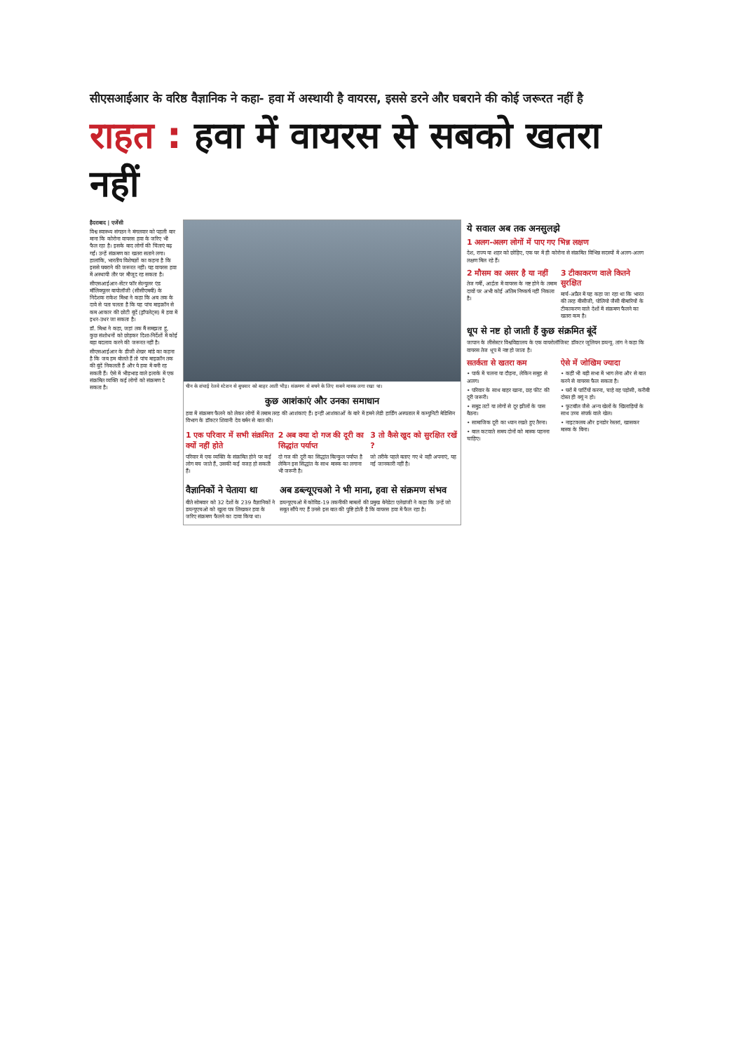सीएसआईआर के वरिष्ठ वैज्ञानिक ने कहा- हवा में अस्थायी है वायरस, इससे डरने और घबराने की कोई जरूरत नहीं है
राहत : हवा में वायरस से सबको खतरा नहीं
हैदराबाद | एजेंसी
विश्व स्वास्थ्य संगठन ने मंगलवार को पहली बार माना कि कोरोना वायरस हवा के जरिए भी फैल रहा है। इसके बाद लोगों की चिंताएं बढ़ गईं। उन्हें संक्रमण का खतरा सताने लगा। हालांकि, भारतीय विशेषज्ञों का कहना है कि इससे घबराने की जरूरत नहीं। यह वायरस हवा में अस्थायी तौर पर मौजूद रह सकता है।
सीएसआईआर-सेंटर फॉर सेल्युलर एंड मॉलिक्यूलर बायोलॉजी (सीसीएमबी) के निदेशक राकेश मिश्रा ने कहा कि अब तक के दावे से पता चलता है कि यह पांच माइक्रॉन से कम आकार की छोटी बूंदें (ड्रॉपलेट्स) में हवा में इधर-उधर जा सकता है।
डॉ. मिश्रा ने कहा, जहां तक मैं समझता हूं, कुछ संशोधनों को छोड़कर दिशा-निर्देशों में कोई बड़ा बदलाव करने की जरूरत नहीं है।
सीएसआईआर के डीजी शेखर मांडे का कहना है कि जब हम बोलते हैं तो पांच माइक्रॉन तक की बूंदें निकलती हैं और ये हवा में बनी रह सकती हैं। ऐसे में भीड़भाड़ वाले इलाके में एक संक्रमित व्यक्ति कई लोगों को संक्रमण दे सकता है।
चीन के शंघाई रेलवे स्टेशन से बुधवार को बाहर आती भीड़। संक्रमण से बचने के लिए सबने मास्क लगा रखा था।
कुछ आशंकाएं और उनका समाधान
हवा में संक्रमण फैलने को लेकर लोगों में तमाम तरह की आशंकाएं हैं। इन्हीं आशंकाओं के बारे में हमने लेडी हार्डिंग अस्पताल में कम्युनिटी मेडिसिन विभाग के डॉक्टर शिवानी देव बर्मन से बात की।
1 एक परिवार में सभी संक्रमित क्यों नहीं होते
परिवार में एक व्यक्ति के संक्रमित होने पर कई लोग बच जाते हैं, उसकी कई वजह हो सकती हैं।
2 अब क्या दो गज की दूरी का सिद्धांत पर्याप्त
दो गज की दूरी का सिद्धांत बिल्कुल पर्याप्त है लेकिन इस सिद्धांत के साथ मास्क का लगाना भी जरूरी है।
3 तो कैसे खुद को सुरक्षित रखें ?
जो तरीके पहले बताए गए थे वही अपनाएं, यह नई जानकारी नहीं है।
वैज्ञानिकों ने चेताया था
बीते सोमवार को 32 देशों के 239 वैज्ञानिकों ने डब्ल्यूएचओ को खुला पत्र लिखकर हवा के जरिए संक्रमण फैलने का दावा किया था।
अब डब्ल्यूएचओ ने भी माना, हवा से संक्रमण संभव
डब्ल्यूएचओ में कोविड-19 तकनीकी मामलों की प्रमुख बेनेडेटा एलेग्रांजी ने कहा कि उन्हें जो सबूत सौंपे गए हैं उनसे इस बात की पुष्टि होती है कि वायरस हवा में फैल रहा है।
ये सवाल अब तक अनसुलझे
1 अलग-अलग लोगों में पाए गए भिन्न लक्षण
देश, राज्य या शहर को छोड़िए, एक घर में ही कोरोना से संक्रमित विभिन्न सदस्यों में अलग-अलग लक्षण मिल रहे हैं।
2 मौसम का असर है या नहीं
तेज गर्मी, आर्द्रता में वायरस के नष्ट होने के तमाम दावों पर अभी कोई अंतिम निष्कर्ष नहीं निकला है।
3 टीकाकरण वाले कितने सुरक्षित
मार्च-अप्रैल में यह कहा जा रहा था कि भारत की तरह बीसीजी, पोलियो जैसी बीमारियों के टीकाकरण वाले देशों में संक्रमण फैलने का खतरा कम है।
धूप से नष्ट हो जाती हैं कुछ संक्रमित बूंदें
जापान के लीसेस्टर विश्वविद्यालय के एक वायरोलॉजिस्ट डॉक्टर जूलियन डब्ल्यू. तांग ने कहा कि वायरस तेज धूप में नष्ट हो जाता है।
सतर्कता से खतरा कम
• पार्क में चलना या दौड़ना, लेकिन समूह से अलग।
• परिवार के साथ बाहर खाना, छह फीट की दूरी जरूरी।
• समुद्र तटों या लोगों से दूर झीलों के पास बैठना।
• सामाजिक दूरी का ध्यान रखते हुए तैरना।
• बाल कटवाते समय दोनों को मास्क पहनना चाहिए।
ऐसे में जोखिम ज्यादा
• कहीं भी बड़ी सभा में भाग लेना और से बात करने से वायरस फैल सकता है।
• घरों में पार्टियों करना, चाहे वह पड़ोसी, करीबी दोस्त ही क्यूं न हो।
• फुटबॉल जैसे अन्य खेलों के खिलाड़ियों के साथ उच्च संपर्क वाले खेल।
• नाइटक्लब और इनडोर रेस्तरां, खासकर मास्क के बिना।